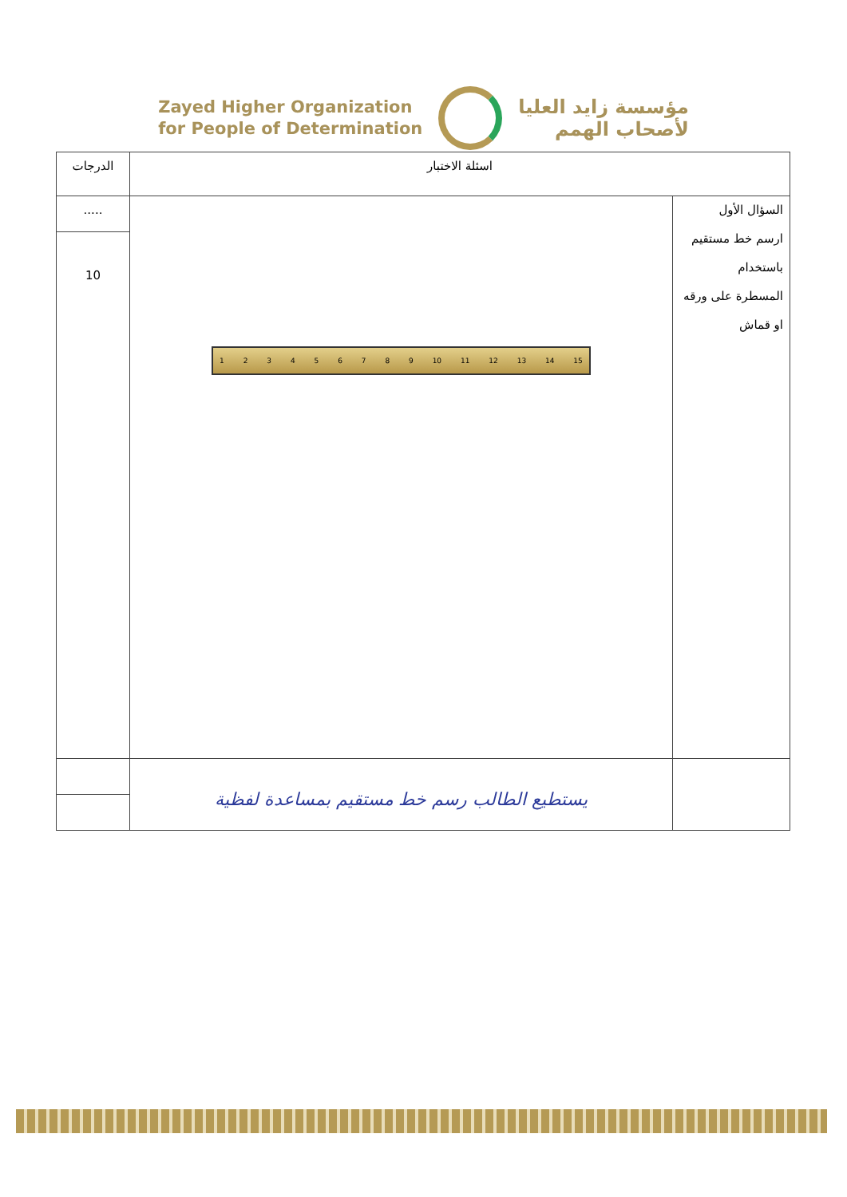Zayed Higher Organization
for People of Determination
مؤسسة زايد العليا
لأصحاب الهمم
| اسئلة الاختبار | | الدرجات |
| السؤال الأول ارسم خط مستقيم باستخدام المسطرة على ورقه او قماش | 1 2 3 4 5 6 7 8 9 10 11 12 13 14 15 | ..... |
| | | 10 |
| | يستطيع الطالب رسم خط مستقيم بمساعدة لفظية | |